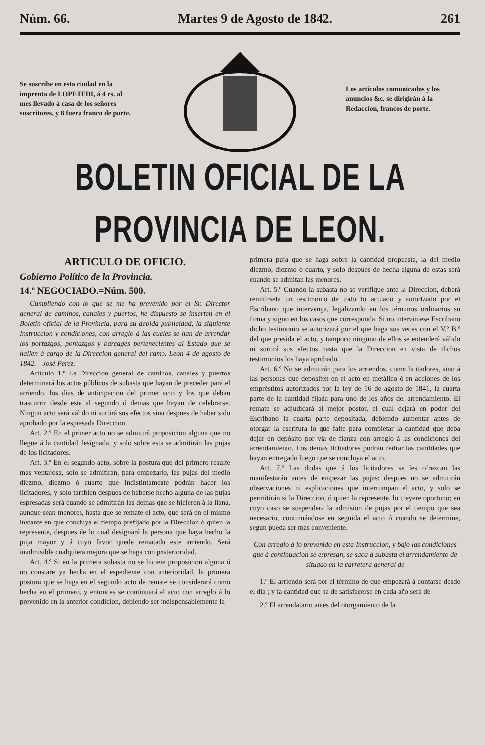Núm. 66. Martes 9 de Agosto de 1842. 261
Se suscribe en esta ciudad en la imprenta de LOPETEDI, á 4 rs. al mes llevado á casa de los señores suscritores, y 8 fuera franco de porte.
Los artículos comunicados y los anuncios &c. se dirigirán á la Redaccion, francos de porte.
BOLETIN OFICIAL DE LA PROVINCIA DE LEON.
ARTICULO DE OFICIO.
Gobierno Político de la Provincia.
14.º NEGOCIADO.=Núm. 500.
Cumpliendo con lo que se me ha prevenido por el Sr. Director general de caminos, canales y puertos, he dispuesto se inserten en el Boletin oficial de la Provincia, para su debida publicidad, la siguiente Instruccion y condiciones, con arreglo á las cuales se han de arrendar los portazgos, pontazgos y barcages pertenecientes al Estado que se hallen á cargo de la Direccion general del ramo. Leon 4 de agosto de 1842.—José Perez.
Artículo 1.º La Direccion general de caminos, canales y puertos determinará los actos públicos de subasta que hayan de preceder para el arriendo, los dias de anticipacion del primer acto y los que deban trascurrir desde este al segundo ó demas que hayan de celebrarse. Ningun acto será válido ni surtirá sus efectos sino despues de haber sido aprobado por la espresada Direccion.
Art. 2.º En el primer acto no se admitirá proposicion alguna que no llegue á la cantidad designada, y solo sobre esta se admitirán las pujas de los licitadores.
Art. 3.º En el segundo acto, sobre la postura que del primero resulte mas ventajosa, solo se admitirán, para empezarlo, las pujas del medio diezmo, diezmo ó cuarto que indistintamente podrán hacer los licitadores, y solo tambien despues de haberse hecho alguna de las pujas espresadas será cuando se admitirán las demas que se hicieren á la llana, aunque sean menores, hasta que se remate el acto, que será en el mismo instante en que concluya el tiempo prefijado por la Direccion ó quien la represente, despues de lo cual designará la persona que haya hecho la puja mayor y á cuyo favor quede rematado este arriendo. Será inadmisible cualquiera mejora que se haga con posterioridad.
Art. 4.º Si en la primera subasta no se hiciere proposicion alguna ó no constare ya hecha en el espediente con anterioridad, la primera postura que se haga en el segundo acto de remate se considerará como hecha en el primero, y entonces se continuará el acto con arreglo á lo prevenido en la anterior condicion, debiendo ser indispensablemente la
primera puja que se haga sobre la cantidad propuesta, la del medio diezmo, diezmo ó cuarto, y solo despues de hecha alguna de estas será cuando se admitan las menores.
Art. 5.º Cuando la subasta no se verifique ante la Direccion, deberá remitírsela un testimonio de todo lo actuado y autorizado por el Escribano que intervenga, legalizando en los términos ordinarios su firma y signo en los casos que corresponda. Si no interviniese Escribano dicho testimonio se autorizará por el que haga sus veces con el V.º B.º del que presida el acto, y tampoco ninguno de ellos se entenderá válido ni surtirá sus efectos hasta que la Direccion en vista de dichos testimonios los haya aprobado.
Art. 6.º No se admitirán para los arriendos, como licitadores, sino á las personas que depositen en el acto en metálico ó en acciones de los empréstitos autorizados por la ley de 16 de agosto de 1841, la cuarta parte de la cantidad fijada para uno de los años del arrendamiento. El remate se adjudicará al mejor postor, el cual dejará en poder del Escribano la cuarta parte depositada, debiendo aumentar antes de otorgar la escritura lo que falte para completar la cantidad que deba dejar en depósito por via de fianza con arreglo á las condiciones del arrendamiento. Los demas licitadores podrán retirar las cantidades que hayan entregado luego que se concluya el acto.
Art. 7.º Las dudas que á los licitadores se les ofrezcan las manifestarán antes de empezar las pujas: despues no se admitirán observaciones ni esplicaciones que interrumpan el acto, y solo se permitirán si la Direccion, ó quien la represente, lo creyere oportuno; en cuyo caso se suspenderá la admision de pujas por el tiempo que sea necesario, continuándose en seguida el acto ó cuando se determine, segun pueda ser mas conveniente.
Con arreglo á lo prevenido en esta Instruccion, y bajo las condiciones que á continuacion se espresan, se saca á subasta el arrendamiento de situado en la carretera general de
1.º El arriendo será por el término de que empezará á contarse desde el dia ; y la cantidad que ha de satisfacerse en cada año será de
2.º El arrendatario antes del otorgamiento de la